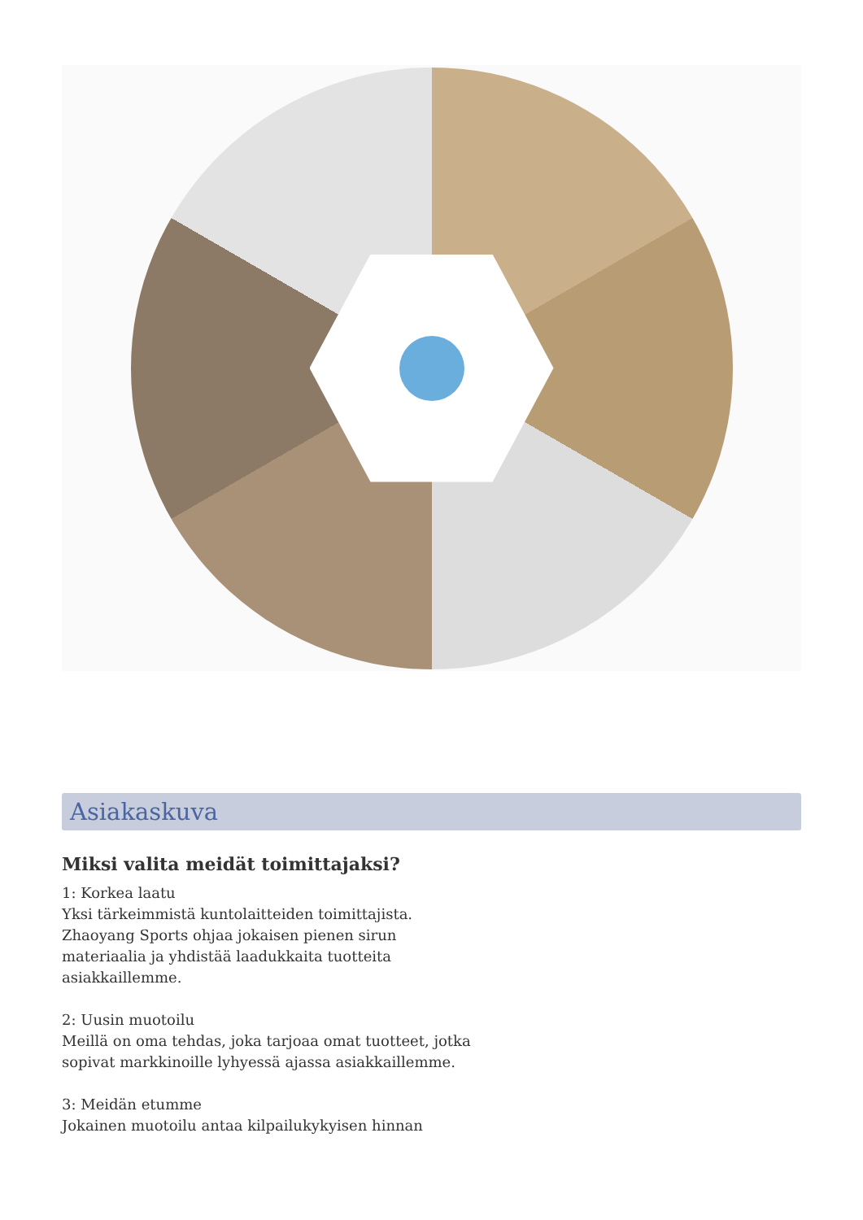Asiakaskuva
Miksi valita meidät toimittajaksi?
1: Korkea laatu
Yksi tärkeimmistä kuntolaitteiden toimittajista.
Zhaoyang Sports ohjaa jokaisen pienen sirun
materiaalia ja yhdistää laadukkaita tuotteita
asiakkaillemme.
2: Uusin muotoilu
Meillä on oma tehdas, joka tarjoaa omat tuotteet, jotka
sopivat markkinoille lyhyessä ajassa asiakkaillemme.
3: Meidän etumme
Jokainen muotoilu antaa kilpailukykyisen hinnan